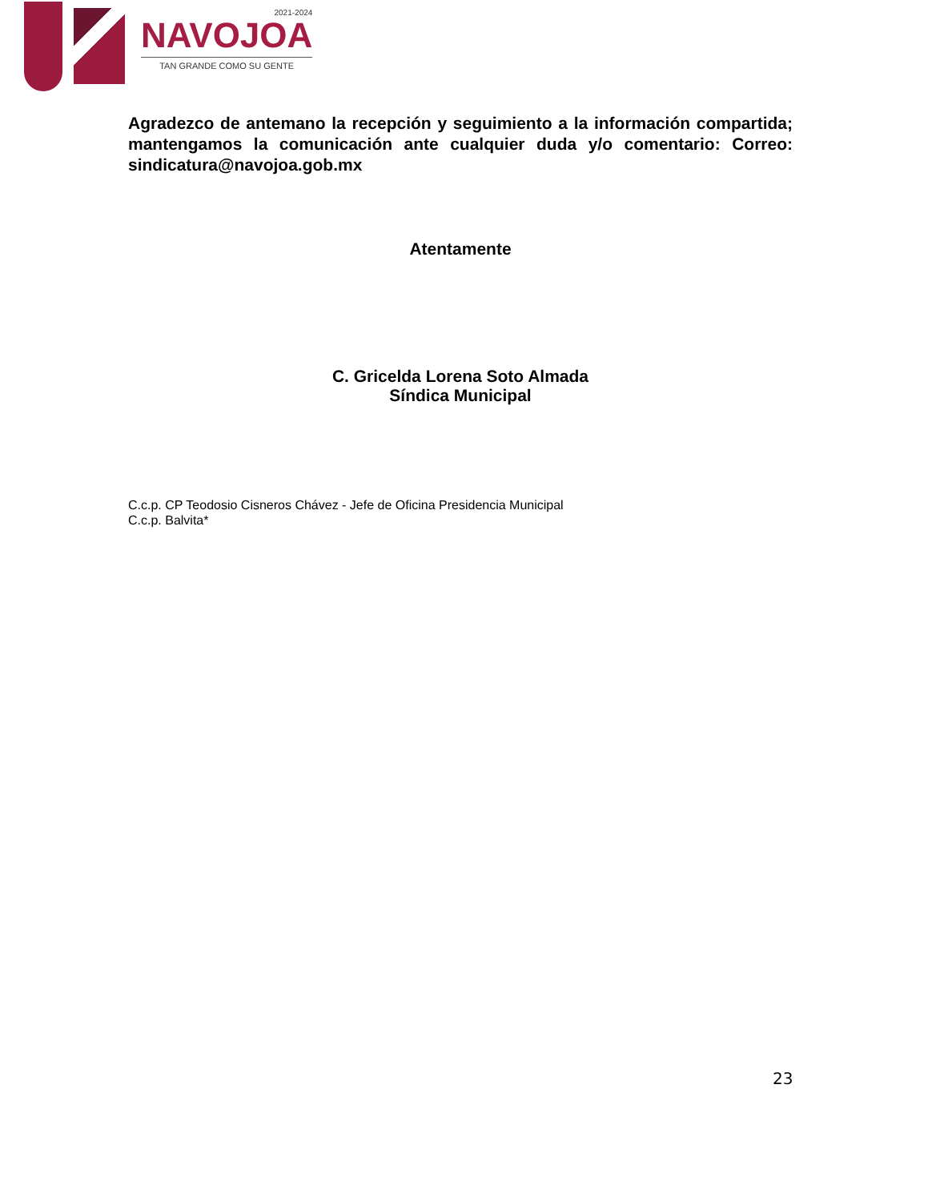2021-2024
NAVOJOA
TAN GRANDE COMO SU GENTE
Agradezco de antemano la recepción y seguimiento a la información compartida; mantengamos la comunicación ante cualquier duda y/o comentario: Correo: sindicatura@navojoa.gob.mx
Atentamente
C. Gricelda Lorena Soto Almada
Síndica Municipal
C.c.p. CP Teodosio Cisneros Chávez - Jefe de Oficina Presidencia Municipal
C.c.p. Balvita*
23